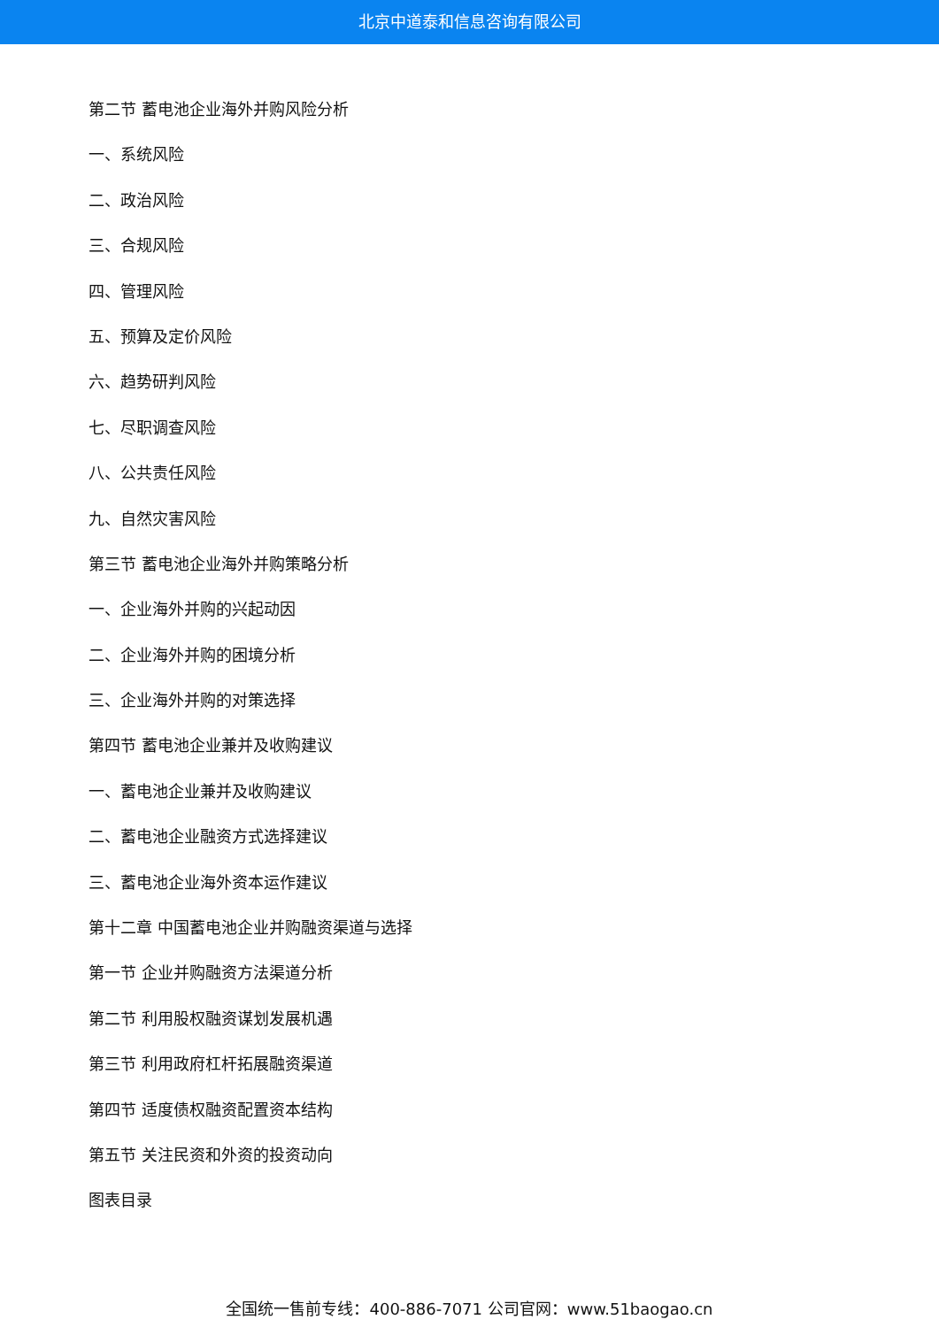北京中道泰和信息咨询有限公司
第二节 蓄电池企业海外并购风险分析
一、系统风险
二、政治风险
三、合规风险
四、管理风险
五、预算及定价风险
六、趋势研判风险
七、尽职调查风险
八、公共责任风险
九、自然灾害风险
第三节 蓄电池企业海外并购策略分析
一、企业海外并购的兴起动因
二、企业海外并购的困境分析
三、企业海外并购的对策选择
第四节 蓄电池企业兼并及收购建议
一、蓄电池企业兼并及收购建议
二、蓄电池企业融资方式选择建议
三、蓄电池企业海外资本运作建议
第十二章 中国蓄电池企业并购融资渠道与选择
第一节 企业并购融资方法渠道分析
第二节 利用股权融资谋划发展机遇
第三节 利用政府杠杆拓展融资渠道
第四节 适度债权融资配置资本结构
第五节 关注民资和外资的投资动向
图表目录
全国统一售前专线：400-886-7071 公司官网：www.51baogao.cn